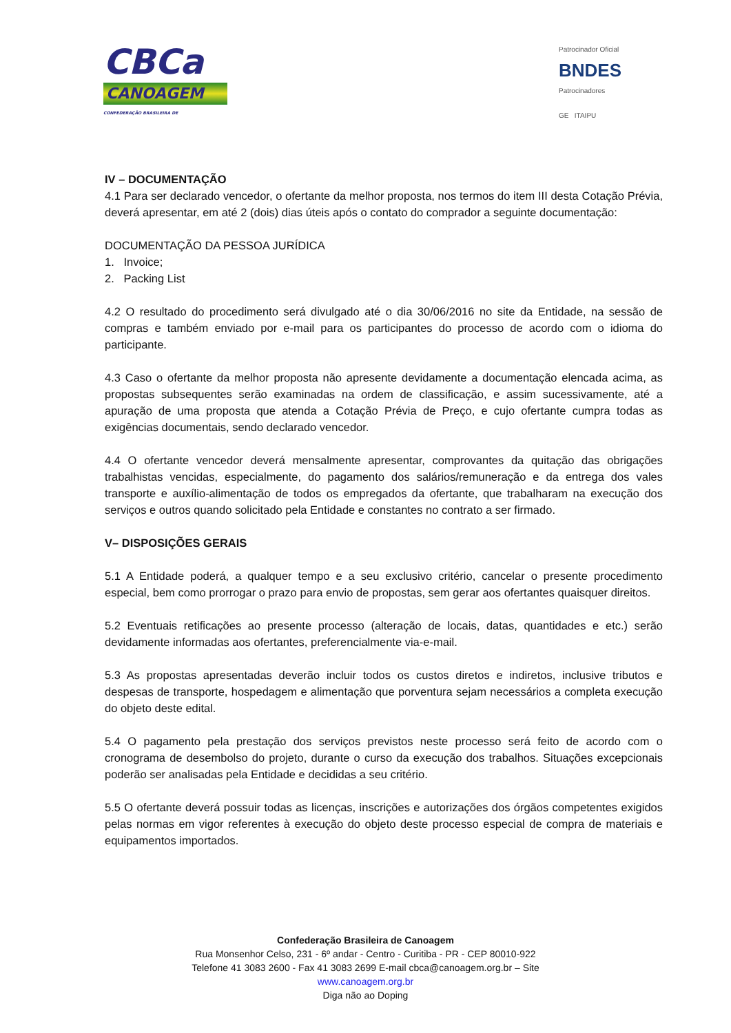CBCa
CANOAGEM
CONFEDERAÇÃO BRASILEIRA DE
Patrocinador Oficial
BNDES
Patrocinadores
GE ITAIPU
IV – DOCUMENTAÇÃO
4.1 Para ser declarado vencedor, o ofertante da melhor proposta, nos termos do item III desta Cotação Prévia, deverá apresentar, em até 2 (dois) dias úteis após o contato do comprador a seguinte documentação:
DOCUMENTAÇÃO DA PESSOA JURÍDICA
1. Invoice;
2. Packing List
4.2 O resultado do procedimento será divulgado até o dia 30/06/2016 no site da Entidade, na sessão de compras e também enviado por e-mail para os participantes do processo de acordo com o idioma do participante.
4.3 Caso o ofertante da melhor proposta não apresente devidamente a documentação elencada acima, as propostas subsequentes serão examinadas na ordem de classificação, e assim sucessivamente, até a apuração de uma proposta que atenda a Cotação Prévia de Preço, e cujo ofertante cumpra todas as exigências documentais, sendo declarado vencedor.
4.4 O ofertante vencedor deverá mensalmente apresentar, comprovantes da quitação das obrigações trabalhistas vencidas, especialmente, do pagamento dos salários/remuneração e da entrega dos vales transporte e auxílio-alimentação de todos os empregados da ofertante, que trabalharam na execução dos serviços e outros quando solicitado pela Entidade e constantes no contrato a ser firmado.
V– DISPOSIÇÕES GERAIS
5.1 A Entidade poderá, a qualquer tempo e a seu exclusivo critério, cancelar o presente procedimento especial, bem como prorrogar o prazo para envio de propostas, sem gerar aos ofertantes quaisquer direitos.
5.2 Eventuais retificações ao presente processo (alteração de locais, datas, quantidades e etc.) serão devidamente informadas aos ofertantes, preferencialmente via-e-mail.
5.3 As propostas apresentadas deverão incluir todos os custos diretos e indiretos, inclusive tributos e despesas de transporte, hospedagem e alimentação que porventura sejam necessários a completa execução do objeto deste edital.
5.4 O pagamento pela prestação dos serviços previstos neste processo será feito de acordo com o cronograma de desembolso do projeto, durante o curso da execução dos trabalhos. Situações excepcionais poderão ser analisadas pela Entidade e decididas a seu critério.
5.5 O ofertante deverá possuir todas as licenças, inscrições e autorizações dos órgãos competentes exigidos pelas normas em vigor referentes à execução do objeto deste processo especial de compra de materiais e equipamentos importados.
Confederação Brasileira de Canoagem
Rua Monsenhor Celso, 231 - 6º andar - Centro - Curitiba - PR - CEP 80010-922
Telefone 41 3083 2600 - Fax 41 3083 2699 E-mail cbca@canoagem.org.br – Site
www.canoagem.org.br
Diga não ao Doping